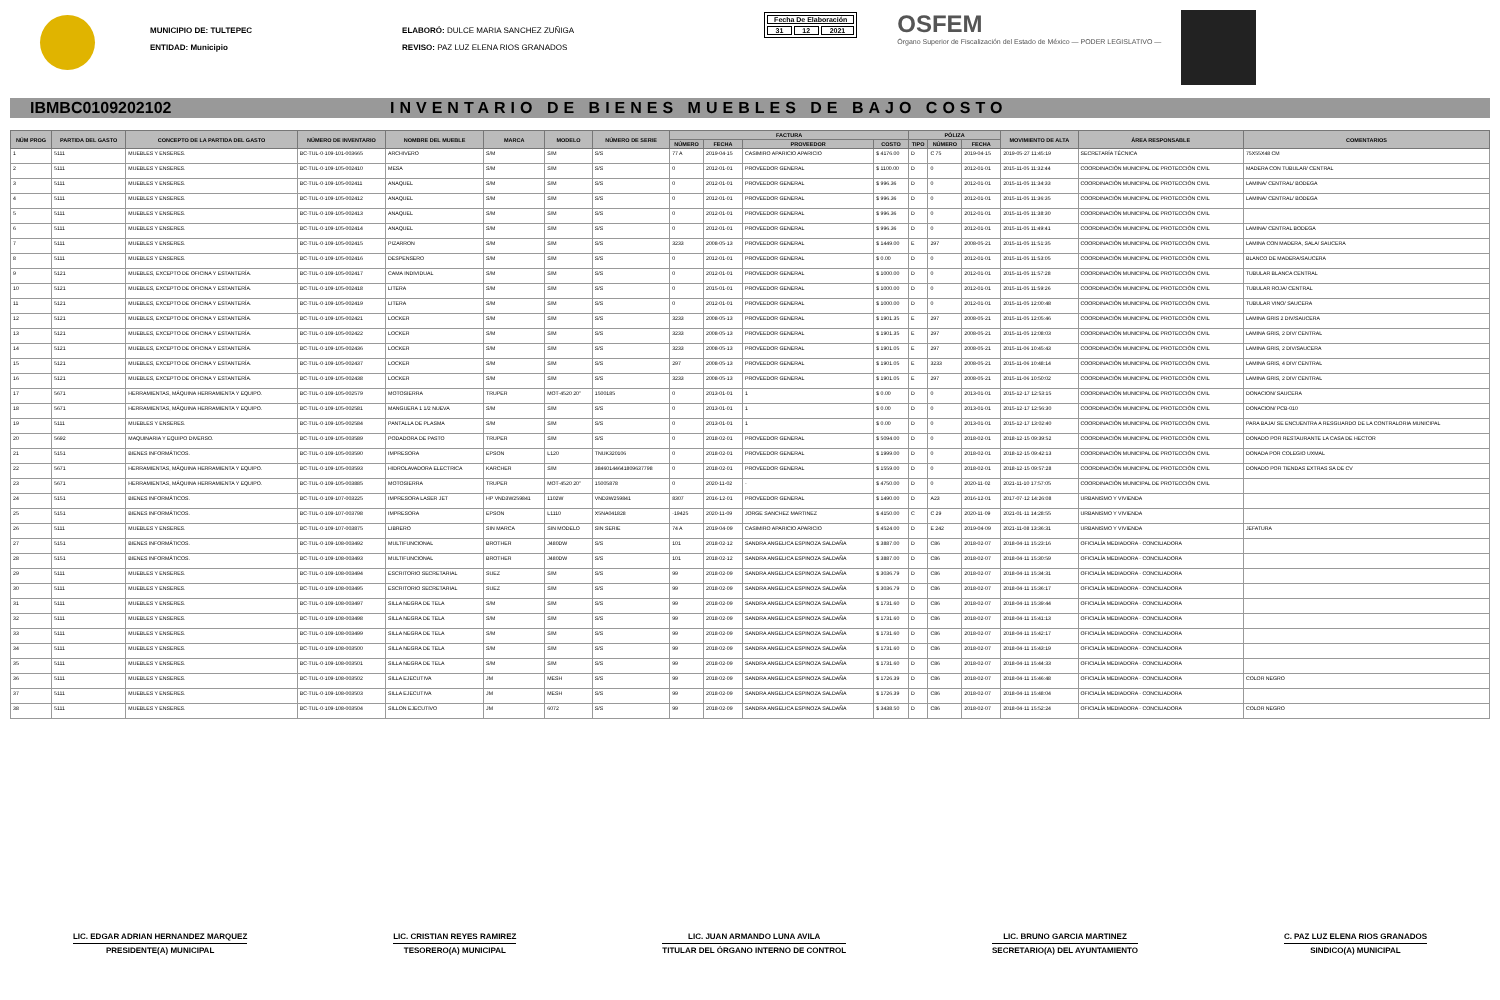MUNICIPIO DE: TULTEPEC
ENTIDAD: Municipio
ELABORÓ: DULCE MARIA SANCHEZ ZUÑIGA
REVISO: PAZ LUZ ELENA RIOS GRANADOS
| Fecha De Elaboración | | |
| 31 | 12 | 2021 |
OSFEM
Órgano Superior de Fiscalización del Estado de México — PODER LEGISLATIVO —
IBMBC0109202102 INVENTARIO DE BIENES MUEBLES DE BAJO COSTO
| NÚM PROG | PARTIDA DEL GASTO | CONCEPTO DE LA PARTIDA DEL GASTO | NÚMERO DE INVENTARIO | NOMBRE DEL MUEBLE | MARCA | MODELO | NÚMERO DE SERIE | FACTURA | | | | PÓLIZA | | | MOVIMIENTO DE ALTA | ÁREA RESPONSABLE | COMENTARIOS |
| --- | --- | --- | --- | --- | --- | --- | --- | --- | --- | --- | --- | --- | --- | --- | --- | --- | --- |
| | | | | | | | | NÚMERO | FECHA | PROVEEDOR | COSTO | TIPO | NÚMERO | FECHA | | | |
| 1 | 5111 | MUEBLES Y ENSERES. | BC-TUL-0-109-101-003665 | ARCHIVERO | S/M | S/M | S/S | 77 A | 2019-04-15 | CASIMIRO APARICIO APARICIO | $ 4176.00 | D | C 75 | 2019-04-15 | 2019-05-27 11:45:19 | SECRETARÍA TÉCNICA | 75X55X48 CM |
| 2 | 5111 | MUEBLES Y ENSERES. | BC-TUL-0-109-105-002410 | MESA | S/M | S/M | S/S | 0 | 2012-01-01 | PROVEEDOR GENERAL | $ 1100.00 | D | 0 | 2012-01-01 | 2015-11-05 11:32:44 | COORDINACIÓN MUNICIPAL DE PROTECCIÓN CIVIL | MADERA CON TUBULAR/ CENTRAL |
| 3 | 5111 | MUEBLES Y ENSERES. | BC-TUL-0-109-105-002411 | ANAQUEL | S/M | S/M | S/S | 0 | 2012-01-01 | PROVEEDOR GENERAL | $ 996.36 | D | 0 | 2012-01-01 | 2015-11-05 11:34:33 | COORDINACIÓN MUNICIPAL DE PROTECCIÓN CIVIL | LAMINA/ CENTRAL/ BODEGA |
| 4 | 5111 | MUEBLES Y ENSERES. | BC-TUL-0-109-105-002412 | ANAQUEL | S/M | S/M | S/S | 0 | 2012-01-01 | PROVEEDOR GENERAL | $ 996.36 | D | 0 | 2012-01-01 | 2015-11-05 11:36:35 | COORDINACIÓN MUNICIPAL DE PROTECCIÓN CIVIL | LAMINA/ CENTRAL/ BODEGA |
| 5 | 5111 | MUEBLES Y ENSERES. | BC-TUL-0-109-105-002413 | ANAQUEL | S/M | S/M | S/S | 0 | 2012-01-01 | PROVEEDOR GENERAL | $ 996.36 | D | 0 | 2012-01-01 | 2015-11-05 11:38:30 | COORDINACIÓN MUNICIPAL DE PROTECCIÓN CIVIL | |
| 6 | 5111 | MUEBLES Y ENSERES. | BC-TUL-0-109-105-002414 | ANAQUEL | S/M | S/M | S/S | 0 | 2012-01-01 | PROVEEDOR GENERAL | $ 996.36 | D | 0 | 2012-01-01 | 2015-11-05 11:49:41 | COORDINACIÓN MUNICIPAL DE PROTECCIÓN CIVIL | LAMINA/ CENTRAL BODEGA |
| 7 | 5111 | MUEBLES Y ENSERES. | BC-TUL-0-109-105-002415 | PIZARRON | S/M | S/M | S/S | 3233 | 2008-05-13 | PROVEEDOR GENERAL | $ 1449.00 | E | 297 | 2008-05-21 | 2015-11-05 11:51:35 | COORDINACIÓN MUNICIPAL DE PROTECCIÓN CIVIL | LAMINA CON MADERA, SALA/ SAUCERA |
| 8 | 5111 | MUEBLES Y ENSERES. | BC-TUL-0-109-105-002416 | DESPENSERO | S/M | S/M | S/S | 0 | 2012-01-01 | PROVEEDOR GENERAL | $ 0.00 | D | 0 | 2012-01-01 | 2015-11-05 11:53:05 | COORDINACIÓN MUNICIPAL DE PROTECCIÓN CIVIL | BLANCO DE MADERA/SAUCERA |
| 9 | 5121 | MUEBLES, EXCEPTO DE OFICINA Y ESTANTERÍA. | BC-TUL-0-109-105-002417 | CAMA INDIVIDUAL | S/M | S/M | S/S | 0 | 2012-01-01 | PROVEEDOR GENERAL | $ 1000.00 | D | 0 | 2012-01-01 | 2015-11-05 11:57:28 | COORDINACIÓN MUNICIPAL DE PROTECCIÓN CIVIL | TUBULAR BLANCA CENTRAL |
| 10 | 5121 | MUEBLES, EXCEPTO DE OFICINA Y ESTANTERÍA. | BC-TUL-0-109-105-002418 | LITERA | S/M | S/M | S/S | 0 | 2015-01-01 | PROVEEDOR GENERAL | $ 1000.00 | D | 0 | 2012-01-01 | 2015-11-05 11:59:26 | COORDINACIÓN MUNICIPAL DE PROTECCIÓN CIVIL | TUBULAR ROJA/ CENTRAL |
| 11 | 5121 | MUEBLES, EXCEPTO DE OFICINA Y ESTANTERÍA. | BC-TUL-0-109-105-002419 | LITERA | S/M | S/M | S/S | 0 | 2012-01-01 | PROVEEDOR GENERAL | $ 1000.00 | D | 0 | 2012-01-01 | 2015-11-05 12:00:48 | COORDINACIÓN MUNICIPAL DE PROTECCIÓN CIVIL | TUBULAR VINO/ SAUCERA |
| 12 | 5121 | MUEBLES, EXCEPTO DE OFICINA Y ESTANTERÍA. | BC-TUL-0-109-105-002421 | LOCKER | S/M | S/M | S/S | 3233 | 2008-05-13 | PROVEEDOR GENERAL | $ 1901.35 | E | 297 | 2008-05-21 | 2015-11-05 12:05:46 | COORDINACIÓN MUNICIPAL DE PROTECCIÓN CIVIL | LAMINA GRIS 2 DIV/SAUCERA |
| 13 | 5121 | MUEBLES, EXCEPTO DE OFICINA Y ESTANTERÍA. | BC-TUL-0-109-105-002422 | LOCKER | S/M | S/M | S/S | 3233 | 2008-05-13 | PROVEEDOR GENERAL | $ 1901.35 | E | 297 | 2008-05-21 | 2015-11-05 12:08:03 | COORDINACIÓN MUNICIPAL DE PROTECCIÓN CIVIL | LAMINA GRIS, 2 DIV/ CENTRAL |
| 14 | 5121 | MUEBLES, EXCEPTO DE OFICINA Y ESTANTERÍA. | BC-TUL-0-109-105-002436 | LOCKER | S/M | S/M | S/S | 3233 | 2008-05-13 | PROVEEDOR GENERAL | $ 1901.05 | E | 297 | 2008-05-21 | 2015-11-06 10:45:43 | COORDINACIÓN MUNICIPAL DE PROTECCIÓN CIVIL | LAMINA GRIS, 2 DIV/SAUCERA |
| 15 | 5121 | MUEBLES, EXCEPTO DE OFICINA Y ESTANTERÍA. | BC-TUL-0-109-105-002437 | LOCKER | S/M | S/M | S/S | 297 | 2008-05-13 | PROVEEDOR GENERAL | $ 1901.05 | E | 3233 | 2008-05-21 | 2015-11-06 10:48:14 | COORDINACIÓN MUNICIPAL DE PROTECCIÓN CIVIL | LAMINA GRIS, 4 DIV/ CENTRAL |
| 16 | 5121 | MUEBLES, EXCEPTO DE OFICINA Y ESTANTERÍA. | BC-TUL-0-109-105-002438 | LOCKER | S/M | S/M | S/S | 3233 | 2008-05-13 | PROVEEDOR GENERAL | $ 1901.05 | E | 297 | 2008-05-21 | 2015-11-06 10:50:02 | COORDINACIÓN MUNICIPAL DE PROTECCIÓN CIVIL | LAMINA GRIS, 2 DIV/ CENTRAL |
| 17 | 5671 | HERRAMIENTAS, MÁQUINA HERRAMIENTA Y EQUIPO. | BC-TUL-0-109-105-002579 | MOTOSIERRA | TRUPER | MOT-4520 20" | 1500185 | 0 | 2013-01-01 | 1 | $ 0.00 | D | 0 | 2013-01-01 | 2015-12-17 12:53:15 | COORDINACIÓN MUNICIPAL DE PROTECCIÓN CIVIL | DONACION/ SAUCERA |
| 18 | 5671 | HERRAMIENTAS, MÁQUINA HERRAMIENTA Y EQUIPO. | BC-TUL-0-109-105-002581 | MANGUERA 1 1/2 NUEVA | S/M | S/M | S/S | 0 | 2013-01-01 | 1 | $ 0.00 | D | 0 | 2013-01-01 | 2015-12-17 12:56:30 | COORDINACIÓN MUNICIPAL DE PROTECCIÓN CIVIL | DONACION/ PCB-010 |
| 19 | 5111 | MUEBLES Y ENSERES. | BC-TUL-0-109-105-002584 | PANTALLA DE PLASMA | S/M | S/M | S/S | 0 | 2013-01-01 | 1 | $ 0.00 | D | 0 | 2013-01-01 | 2015-12-17 13:02:40 | COORDINACIÓN MUNICIPAL DE PROTECCIÓN CIVIL | PARA BAJA/ SE ENCUENTRA A RESGUARDO DE LA CONTRALORIA MUNICIPAL |
| 20 | 5692 | MAQUINARIA Y EQUIPO DIVERSO. | BC-TUL-0-109-105-003589 | PODADORA DE PASTO | TRUPER | S/M | S/S | 0 | 2018-02-01 | PROVEEDOR GENERAL | $ 5094.00 | D | 0 | 2018-02-01 | 2018-12-15 09:39:52 | COORDINACIÓN MUNICIPAL DE PROTECCIÓN CIVIL | DONADO POR RESTAURANTE LA CASA DE HECTOR |
| 21 | 5151 | BIENES INFORMÁTICOS. | BC-TUL-0-109-105-003590 | IMPRESORA | EPSON | L120 | TNUK320106 | 0 | 2018-02-01 | PROVEEDOR GENERAL | $ 1999.00 | D | 0 | 2018-02-01 | 2018-12-15 09:42:13 | COORDINACIÓN MUNICIPAL DE PROTECCIÓN CIVIL | DONADA POR COLEGIO UXMAL |
| 22 | 5671 | HERRAMIENTAS, MÁQUINA HERRAMIENTA Y EQUIPO. | BC-TUL-0-109-105-003593 | HIDROLAVADORA ELECTRICA | KARCHER | S/M | 38460144641809637798 | 0 | 2018-02-01 | PROVEEDOR GENERAL | $ 1559.00 | D | 0 | 2018-02-01 | 2018-12-15 09:57:28 | COORDINACIÓN MUNICIPAL DE PROTECCIÓN CIVIL | DONADO POR TIENDAS EXTRAS SA DE CV |
| 23 | 5671 | HERRAMIENTAS, MÁQUINA HERRAMIENTA Y EQUIPO. | BC-TUL-0-109-105-003885 | MOTOSIERRA | TRUPER | MOT-4520 20" | 15005878 | 0 | 2020-11-02 | - | $ 4750.00 | D | 0 | 2020-11-02 | 2021-11-10 17:57:05 | COORDINACIÓN MUNICIPAL DE PROTECCIÓN CIVIL | |
| 24 | 5151 | BIENES INFORMÁTICOS. | BC-TUL-0-109-107-003225 | IMPRESORA LASER JET | HP VND3W259841 | 1102W | VND3W259841 | 8307 | 2016-12-01 | PROVEEDOR GENERAL | $ 1490.00 | D | A23 | 2016-12-01 | 2017-07-12 14:26:08 | URBANISMO Y VIVIENDA | |
| 25 | 5151 | BIENES INFORMÁTICOS. | BC-TUL-0-109-107-003798 | IMPRESORA | EPSON | L1110 | X5NA041828 | -19425 | 2020-11-09 | JORGE SANCHEZ MARTINEZ | $ 4150.00 | C | C 29 | 2020-11-09 | 2021-01-11 14:28:55 | URBANISMO Y VIVIENDA | |
| 26 | 5111 | MUEBLES Y ENSERES. | BC-TUL-0-109-107-003875 | LIBRERO | SIN MARCA | SIN MODELO | SIN SERIE | 74 A | 2019-04-09 | CASIMIRO APARICIO APARICIO | $ 4524.00 | D | E 242 | 2019-04-09 | 2021-11-08 13:36:31 | URBANISMO Y VIVIENDA | JEFATURA |
| 27 | 5151 | BIENES INFORMÁTICOS. | BC-TUL-0-109-108-003492 | MULTIFUNCIONAL | BROTHER | J480DW | S/S | 101 | 2018-02-12 | SANDRA ANGELICA ESPINOZA SALDAÑA | $ 3887.00 | D | C86 | 2018-02-07 | 2018-04-11 15:23:16 | OFICIALÍA MEDIADORA - CONCILIADORA | |
| 28 | 5151 | BIENES INFORMÁTICOS. | BC-TUL-0-109-108-003493 | MULTIFUNCIONAL | BROTHER | J480DW | S/S | 101 | 2018-02-12 | SANDRA ANGELICA ESPINOZA SALDAÑA | $ 3887.00 | D | C86 | 2018-02-07 | 2018-04-11 15:30:59 | OFICIALÍA MEDIADORA - CONCILIADORA | |
| 29 | 5111 | MUEBLES Y ENSERES. | BC-TUL-0-109-108-003494 | ESCRITORIO SECRETARIAL | SUEZ | S/M | S/S | 99 | 2018-02-09 | SANDRA ANGELICA ESPINOZA SALDAÑA | $ 3036.79 | D | C86 | 2018-02-07 | 2018-04-11 15:34:31 | OFICIALÍA MEDIADORA - CONCILIADORA | |
| 30 | 5111 | MUEBLES Y ENSERES. | BC-TUL-0-109-108-003495 | ESCRITORIO SECRETARIAL | SUEZ | S/M | S/S | 99 | 2018-02-09 | SANDRA ANGELICA ESPINOZA SALDAÑA | $ 3036.79 | D | C86 | 2018-02-07 | 2018-04-11 15:36:17 | OFICIALÍA MEDIADORA - CONCILIADORA | |
| 31 | 5111 | MUEBLES Y ENSERES. | BC-TUL-0-109-108-003497 | SILLA NEGRA DE TELA | S/M | S/M | S/S | 99 | 2018-02-09 | SANDRA ANGELICA ESPINOZA SALDAÑA | $ 1731.60 | D | C86 | 2018-02-07 | 2018-04-11 15:39:44 | OFICIALÍA MEDIADORA - CONCILIADORA | |
| 32 | 5111 | MUEBLES Y ENSERES. | BC-TUL-0-109-108-003498 | SILLA NEGRA DE TELA | S/M | S/M | S/S | 99 | 2018-02-09 | SANDRA ANGELICA ESPINOZA SALDAÑA | $ 1731.60 | D | C86 | 2018-02-07 | 2018-04-11 15:41:13 | OFICIALÍA MEDIADORA - CONCILIADORA | |
| 33 | 5111 | MUEBLES Y ENSERES. | BC-TUL-0-109-108-003499 | SILLA NEGRA DE TELA | S/M | S/M | S/S | 99 | 2018-02-09 | SANDRA ANGELICA ESPINOZA SALDAÑA | $ 1731.60 | D | C86 | 2018-02-07 | 2018-04-11 15:42:17 | OFICIALÍA MEDIADORA - CONCILIADORA | |
| 34 | 5111 | MUEBLES Y ENSERES. | BC-TUL-0-109-108-003500 | SILLA NEGRA DE TELA | S/M | S/M | S/S | 99 | 2018-02-09 | SANDRA ANGELICA ESPINOZA SALDAÑA | $ 1731.60 | D | C86 | 2018-02-07 | 2018-04-11 15:43:19 | OFICIALÍA MEDIADORA - CONCILIADORA | |
| 35 | 5111 | MUEBLES Y ENSERES. | BC-TUL-0-109-108-003501 | SILLA NEGRA DE TELA | S/M | S/M | S/S | 99 | 2018-02-09 | SANDRA ANGELICA ESPINOZA SALDAÑA | $ 1731.60 | D | C86 | 2018-02-07 | 2018-04-11 15:44:33 | OFICIALÍA MEDIADORA - CONCILIADORA | |
| 36 | 5111 | MUEBLES Y ENSERES. | BC-TUL-0-109-108-003502 | SILLA EJECUTIVA | JM | MESH | S/S | 99 | 2018-02-09 | SANDRA ANGELICA ESPINOZA SALDAÑA | $ 1726.39 | D | C86 | 2018-02-07 | 2018-04-11 15:46:48 | OFICIALÍA MEDIADORA - CONCILIADORA | COLOR NEGRO |
| 37 | 5111 | MUEBLES Y ENSERES. | BC-TUL-0-109-108-003503 | SILLA EJECUTIVA | JM | MESH | S/S | 99 | 2018-02-09 | SANDRA ANGELICA ESPINOZA SALDAÑA | $ 1726.39 | D | C86 | 2018-02-07 | 2018-04-11 15:48:04 | OFICIALÍA MEDIADORA - CONCILIADORA | |
| 38 | 5111 | MUEBLES Y ENSERES. | BC-TUL-0-109-108-003504 | SILLON EJECUTIVO | JM | 6072 | S/S | 99 | 2018-02-09 | SANDRA ANGELICA ESPINOZA SALDAÑA | $ 3438.50 | D | C86 | 2018-02-07 | 2018-04-11 15:52:24 | OFICIALÍA MEDIADORA - CONCILIADORA | COLOR NEGRO |
LIC. EDGAR ADRIAN HERNANDEZ MARQUEZ
PRESIDENTE(A) MUNICIPAL
LIC. CRISTIAN REYES RAMIREZ
TESORERO(A) MUNICIPAL
LIC. JUAN ARMANDO LUNA AVILA
TITULAR DEL ÓRGANO INTERNO DE CONTROL
LIC. BRUNO GARCIA MARTINEZ
SECRETARIO(A) DEL AYUNTAMIENTO
C. PAZ LUZ ELENA RIOS GRANADOS
SINDICO(A) MUNICIPAL